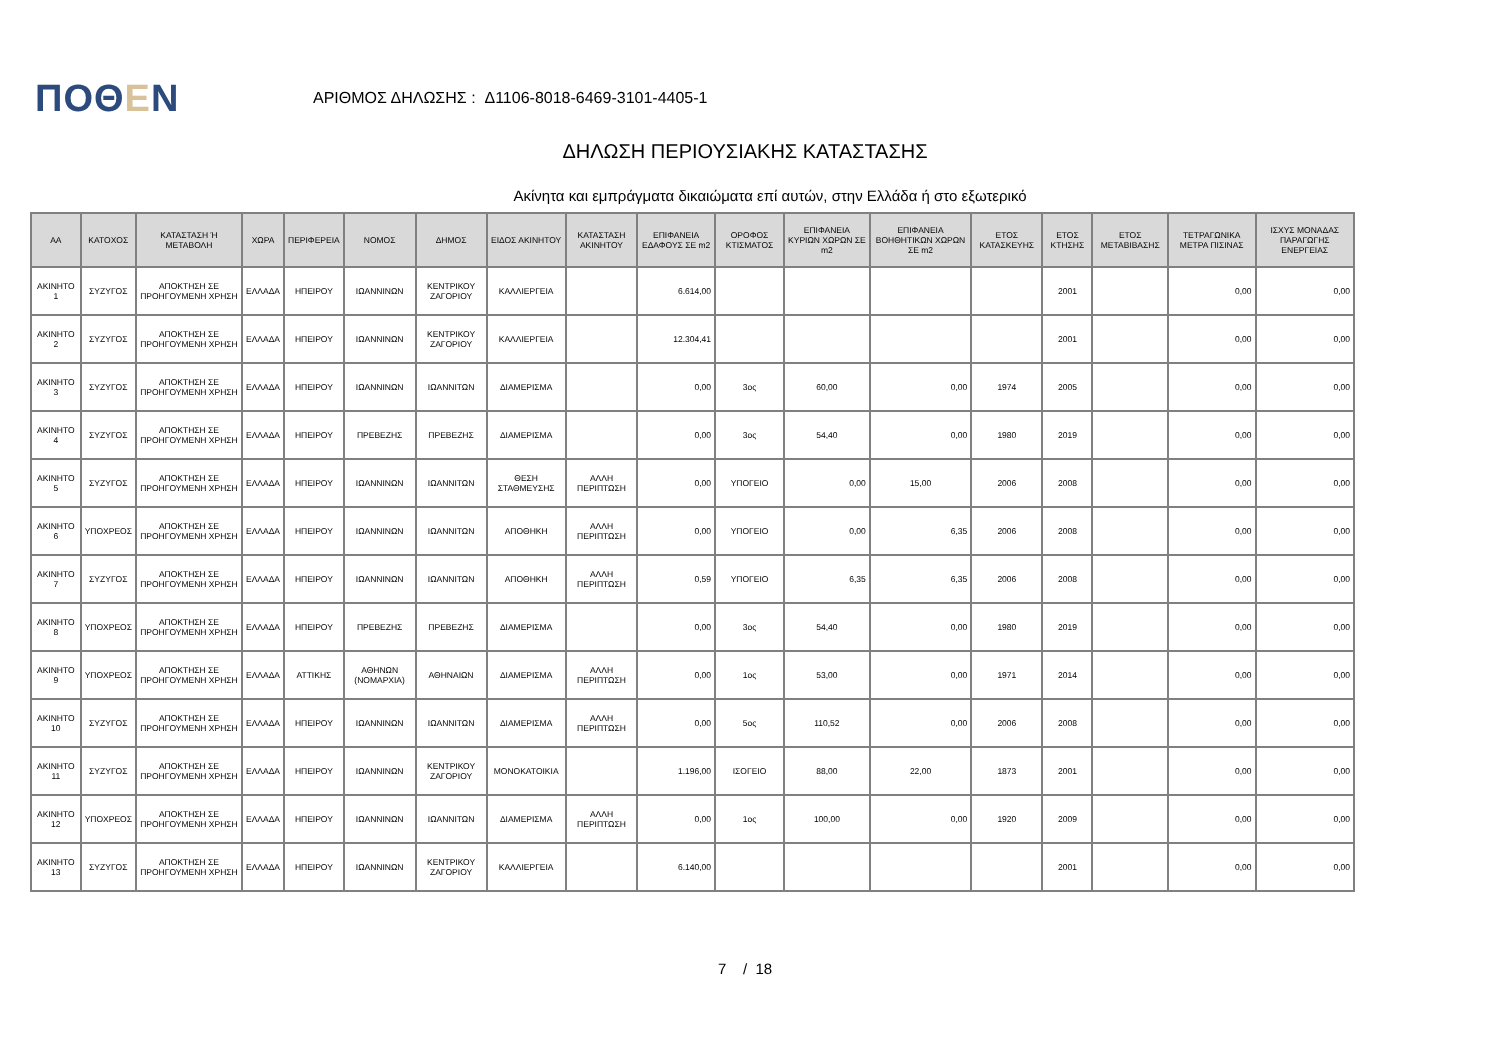ΠΟΘΕΝ
ΑΡΙΘΜΟΣ ΔΗΛΩΣΗΣ : Δ1106-8018-6469-3101-4405-1
ΔΗΛΩΣΗ ΠΕΡΙΟΥΣΙΑΚΗΣ ΚΑΤΑΣΤΑΣΗΣ
Ακίνητα και εμπράγματα δικαιώματα επί αυτών, στην Ελλάδα ή στο εξωτερικό
| ΑΑ | ΚΑΤΟΧΟΣ | ΚΑΤΑΣΤΑΣΗ Ή ΜΕΤΑΒΟΛΗ | ΧΩΡΑ | ΠΕΡΙΦΕΡΕΙΑ | ΝΟΜΟΣ | ΔΗΜΟΣ | ΕΙΔΟΣ ΑΚΙΝΗΤΟΥ | ΚΑΤΑΣΤΑΣΗ ΑΚΙΝΗΤΟΥ | ΕΠΙΦΑΝΕΙΑ ΕΔΑΦΟΥΣ ΣΕ m2 | ΟΡΟΦΟΣ ΚΤΙΣΜΑΤΟΣ | ΕΠΙΦΑΝΕΙΑ ΚΥΡΙΩΝ ΧΩΡΩΝ ΣΕ m2 | ΕΠΙΦΑΝΕΙΑ ΒΟΗΘΗΤΙΚΩΝ ΧΩΡΩΝ ΣΕ m2 | ΕΤΟΣ ΚΑΤΑΣΚΕΥΗΣ | ΕΤΟΣ ΚΤΗΣΗΣ | ΕΤΟΣ ΜΕΤΑΒΙΒΑΣΗΣ | ΤΕΤΡΑΓΩΝΙΚΑ ΜΕΤΡΑ ΠΙΣΙΝΑΣ | ΙΣΧΥΣ ΜΟΝΑΔΑΣ ΠΑΡΑΓΩΓΗΣ ΕΝΕΡΓΕΙΑΣ |
| --- | --- | --- | --- | --- | --- | --- | --- | --- | --- | --- | --- | --- | --- | --- | --- | --- | --- |
| ΑΚΙΝΗΤΟ 1 | ΣΥΖΥΓΟΣ | ΑΠΟΚΤΗΣΗ ΣΕ ΠΡΟΗΓΟΥΜΕΝΗ ΧΡΗΣΗ | ΕΛΛΑΔΑ | ΗΠΕΙΡΟΥ | ΙΩΑΝΝΙΝΩΝ | ΚΕΝΤΡΙΚΟΥ ΖΑΓΟΡΙΟΥ | ΚΑΛΛΙΕΡΓΕΙΑ | | 6.614,00 | | | | | 2001 | | 0,00 | 0,00 |
| ΑΚΙΝΗΤΟ 2 | ΣΥΖΥΓΟΣ | ΑΠΟΚΤΗΣΗ ΣΕ ΠΡΟΗΓΟΥΜΕΝΗ ΧΡΗΣΗ | ΕΛΛΑΔΑ | ΗΠΕΙΡΟΥ | ΙΩΑΝΝΙΝΩΝ | ΚΕΝΤΡΙΚΟΥ ΖΑΓΟΡΙΟΥ | ΚΑΛΛΙΕΡΓΕΙΑ | | 12.304,41 | | | | | 2001 | | 0,00 | 0,00 |
| ΑΚΙΝΗΤΟ 3 | ΣΥΖΥΓΟΣ | ΑΠΟΚΤΗΣΗ ΣΕ ΠΡΟΗΓΟΥΜΕΝΗ ΧΡΗΣΗ | ΕΛΛΑΔΑ | ΗΠΕΙΡΟΥ | ΙΩΑΝΝΙΝΩΝ | ΙΩΑΝΝΙΤΩΝ | ΔΙΑΜΕΡΙΣΜΑ | | 0,00 | 3ος | 60,00 | 0,00 | 1974 | 2005 | | 0,00 | 0,00 |
| ΑΚΙΝΗΤΟ 4 | ΣΥΖΥΓΟΣ | ΑΠΟΚΤΗΣΗ ΣΕ ΠΡΟΗΓΟΥΜΕΝΗ ΧΡΗΣΗ | ΕΛΛΑΔΑ | ΗΠΕΙΡΟΥ | ΠΡΕΒΕΖΗΣ | ΠΡΕΒΕΖΗΣ | ΔΙΑΜΕΡΙΣΜΑ | | 0,00 | 3ος | 54,40 | 0,00 | 1980 | 2019 | | 0,00 | 0,00 |
| ΑΚΙΝΗΤΟ 5 | ΣΥΖΥΓΟΣ | ΑΠΟΚΤΗΣΗ ΣΕ ΠΡΟΗΓΟΥΜΕΝΗ ΧΡΗΣΗ | ΕΛΛΑΔΑ | ΗΠΕΙΡΟΥ | ΙΩΑΝΝΙΝΩΝ | ΙΩΑΝΝΙΤΩΝ | ΘΕΣΗ ΣΤΑΘΜΕΥΣΗΣ | ΑΛΛΗ ΠΕΡΙΠΤΩΣΗ | 0,00 | ΥΠΟΓΕΙΟ | 0,00 | 15,00 | 2006 | 2008 | | 0,00 | 0,00 |
| ΑΚΙΝΗΤΟ 6 | ΥΠΟΧΡΕΟΣ | ΑΠΟΚΤΗΣΗ ΣΕ ΠΡΟΗΓΟΥΜΕΝΗ ΧΡΗΣΗ | ΕΛΛΑΔΑ | ΗΠΕΙΡΟΥ | ΙΩΑΝΝΙΝΩΝ | ΙΩΑΝΝΙΤΩΝ | ΑΠΟΘΗΚΗ | ΑΛΛΗ ΠΕΡΙΠΤΩΣΗ | 0,00 | ΥΠΟΓΕΙΟ | 0,00 | 6,35 | 2006 | 2008 | | 0,00 | 0,00 |
| ΑΚΙΝΗΤΟ 7 | ΣΥΖΥΓΟΣ | ΑΠΟΚΤΗΣΗ ΣΕ ΠΡΟΗΓΟΥΜΕΝΗ ΧΡΗΣΗ | ΕΛΛΑΔΑ | ΗΠΕΙΡΟΥ | ΙΩΑΝΝΙΝΩΝ | ΙΩΑΝΝΙΤΩΝ | ΑΠΟΘΗΚΗ | ΑΛΛΗ ΠΕΡΙΠΤΩΣΗ | 0,59 | ΥΠΟΓΕΙΟ | 6,35 | 6,35 | 2006 | 2008 | | 0,00 | 0,00 |
| ΑΚΙΝΗΤΟ 8 | ΥΠΟΧΡΕΟΣ | ΑΠΟΚΤΗΣΗ ΣΕ ΠΡΟΗΓΟΥΜΕΝΗ ΧΡΗΣΗ | ΕΛΛΑΔΑ | ΗΠΕΙΡΟΥ | ΠΡΕΒΕΖΗΣ | ΠΡΕΒΕΖΗΣ | ΔΙΑΜΕΡΙΣΜΑ | | 0,00 | 3ος | 54,40 | 0,00 | 1980 | 2019 | | 0,00 | 0,00 |
| ΑΚΙΝΗΤΟ 9 | ΥΠΟΧΡΕΟΣ | ΑΠΟΚΤΗΣΗ ΣΕ ΠΡΟΗΓΟΥΜΕΝΗ ΧΡΗΣΗ | ΕΛΛΑΔΑ | ΑΤΤΙΚΗΣ | ΑΘΗΝΩΝ (ΝΟΜΑΡΧΙΑ) | ΑΘΗΝΑΙΩΝ | ΔΙΑΜΕΡΙΣΜΑ | ΑΛΛΗ ΠΕΡΙΠΤΩΣΗ | 0,00 | 1ος | 53,00 | 0,00 | 1971 | 2014 | | 0,00 | 0,00 |
| ΑΚΙΝΗΤΟ 10 | ΣΥΖΥΓΟΣ | ΑΠΟΚΤΗΣΗ ΣΕ ΠΡΟΗΓΟΥΜΕΝΗ ΧΡΗΣΗ | ΕΛΛΑΔΑ | ΗΠΕΙΡΟΥ | ΙΩΑΝΝΙΝΩΝ | ΙΩΑΝΝΙΤΩΝ | ΔΙΑΜΕΡΙΣΜΑ | ΑΛΛΗ ΠΕΡΙΠΤΩΣΗ | 0,00 | 5ος | 110,52 | 0,00 | 2006 | 2008 | | 0,00 | 0,00 |
| ΑΚΙΝΗΤΟ 11 | ΣΥΖΥΓΟΣ | ΑΠΟΚΤΗΣΗ ΣΕ ΠΡΟΗΓΟΥΜΕΝΗ ΧΡΗΣΗ | ΕΛΛΑΔΑ | ΗΠΕΙΡΟΥ | ΙΩΑΝΝΙΝΩΝ | ΚΕΝΤΡΙΚΟΥ ΖΑΓΟΡΙΟΥ | ΜΟΝΟΚΑΤΟΙΚΙΑ | | 1.196,00 | ΙΣΟΓΕΙΟ | 88,00 | 22,00 | 1873 | 2001 | | 0,00 | 0,00 |
| ΑΚΙΝΗΤΟ 12 | ΥΠΟΧΡΕΟΣ | ΑΠΟΚΤΗΣΗ ΣΕ ΠΡΟΗΓΟΥΜΕΝΗ ΧΡΗΣΗ | ΕΛΛΑΔΑ | ΗΠΕΙΡΟΥ | ΙΩΑΝΝΙΝΩΝ | ΙΩΑΝΝΙΤΩΝ | ΔΙΑΜΕΡΙΣΜΑ | ΑΛΛΗ ΠΕΡΙΠΤΩΣΗ | 0,00 | 1ος | 100,00 | 0,00 | 1920 | 2009 | | 0,00 | 0,00 |
| ΑΚΙΝΗΤΟ 13 | ΣΥΖΥΓΟΣ | ΑΠΟΚΤΗΣΗ ΣΕ ΠΡΟΗΓΟΥΜΕΝΗ ΧΡΗΣΗ | ΕΛΛΑΔΑ | ΗΠΕΙΡΟΥ | ΙΩΑΝΝΙΝΩΝ | ΚΕΝΤΡΙΚΟΥ ΖΑΓΟΡΙΟΥ | ΚΑΛΛΙΕΡΓΕΙΑ | | 6.140,00 | | | | | 2001 | | 0,00 | 0,00 |
7 / 18